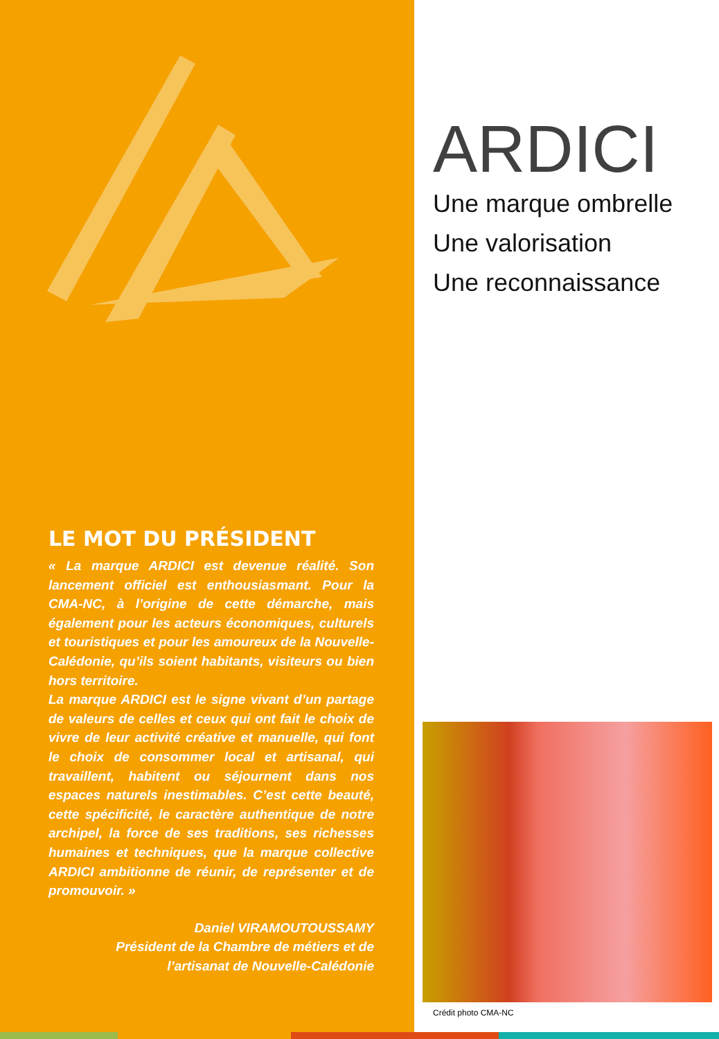LE MOT DU PRÉSIDENT
« La marque ARDICI est devenue réalité. Son lancement officiel est enthousiasmant. Pour la CMA-NC, à l’origine de cette démarche, mais également pour les acteurs économiques, culturels et touristiques et pour les amoureux de la Nouvelle-Calédonie, qu’ils soient habitants, visiteurs ou bien hors territoire.
La marque ARDICI est le signe vivant d’un partage de valeurs de celles et ceux qui ont fait le choix de vivre de leur activité créative et manuelle, qui font le choix de consommer local et artisanal, qui travaillent, habitent ou séjournent dans nos espaces naturels inestimables. C’est cette beauté, cette spécificité, le caractère authentique de notre archipel, la force de ses traditions, ses richesses humaines et techniques, que la marque collective ARDICI ambitionne de réunir, de représenter et de promouvoir. »
Daniel VIRAMOUTOUSSAMY
Président de la Chambre de métiers et de
l’artisanat de Nouvelle-Calédonie
ARDICI
Une marque ombrelle
Une valorisation
Une reconnaissance
Crédit photo CMA-NC